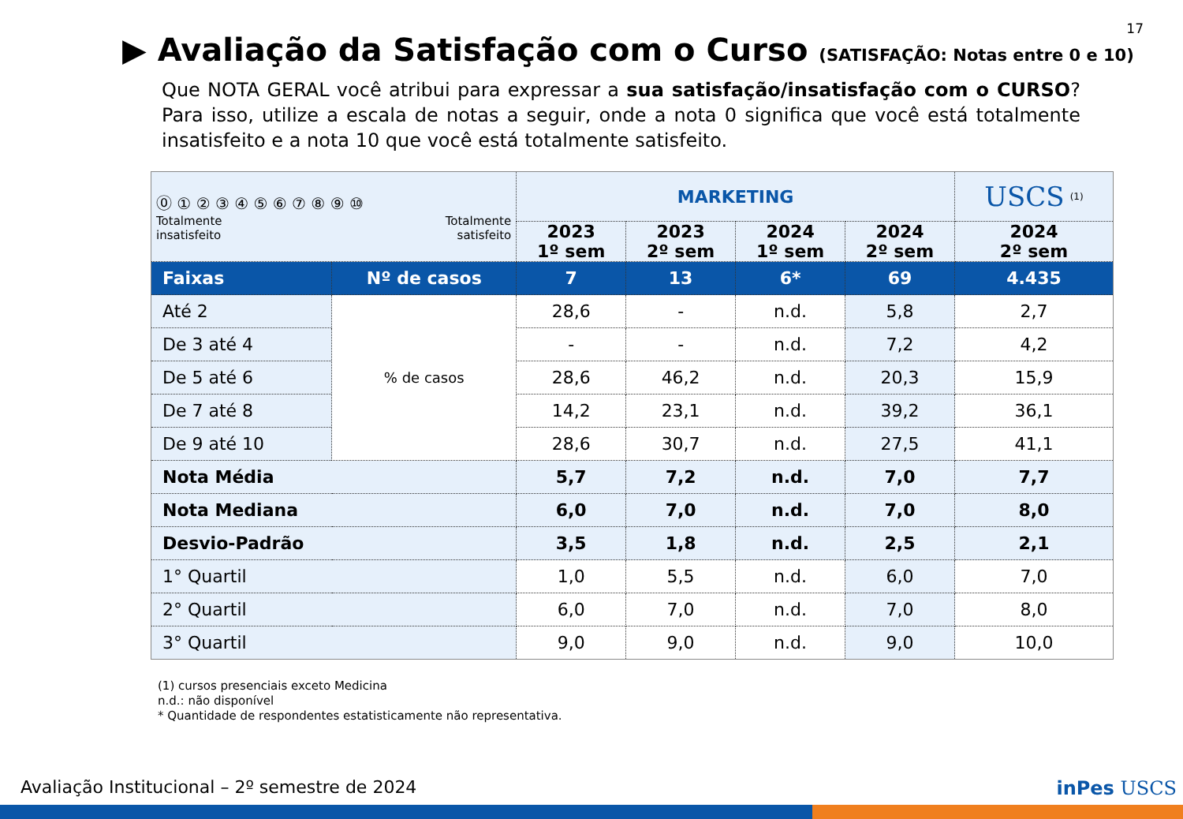17
▶ Avaliação da Satisfação com o Curso (SATISFAÇÃO: Notas entre 0 e 10)
Que NOTA GERAL você atribui para expressar a sua satisfação/insatisfação com o CURSO? Para isso, utilize a escala de notas a seguir, onde a nota 0 significa que você está totalmente insatisfeito e a nota 10 que você está totalmente satisfeito.
| ⓪ ① ② ③ ④ ⑤ ⑥ ⑦ ⑧ ⑨ ⑩ Totalmente insatisfeito Totalmente satisfeito | | MARKETING | | | | USCS <sup>(1)</sup> |
| | | 2023 1º sem | 2023 2º sem | 2024 1º sem | 2024 2º sem | 2024 2º sem |
| Faixas | Nº de casos | 7 | 13 | 6* | 69 | 4.435 |
| Até 2 | % de casos | 28,6 | - | n.d. | 5,8 | 2,7 |
| De 3 até 4 | | - | - | n.d. | 7,2 | 4,2 |
| De 5 até 6 | | 28,6 | 46,2 | n.d. | 20,3 | 15,9 |
| De 7 até 8 | | 14,2 | 23,1 | n.d. | 39,2 | 36,1 |
| De 9 até 10 | | 28,6 | 30,7 | n.d. | 27,5 | 41,1 |
| Nota Média | | 5,7 | 7,2 | n.d. | 7,0 | 7,7 |
| Nota Mediana | | 6,0 | 7,0 | n.d. | 7,0 | 8,0 |
| Desvio-Padrão | | 3,5 | 1,8 | n.d. | 2,5 | 2,1 |
| 1° Quartil | | 1,0 | 5,5 | n.d. | 6,0 | 7,0 |
| 2° Quartil | | 6,0 | 7,0 | n.d. | 7,0 | 8,0 |
| 3° Quartil | | 9,0 | 9,0 | n.d. | 9,0 | 10,0 |
(1) cursos presenciais exceto Medicina
n.d.: não disponível
* Quantidade de respondentes estatisticamente não representativa.
Avaliação Institucional – 2º semestre de 2024
inPes USCS